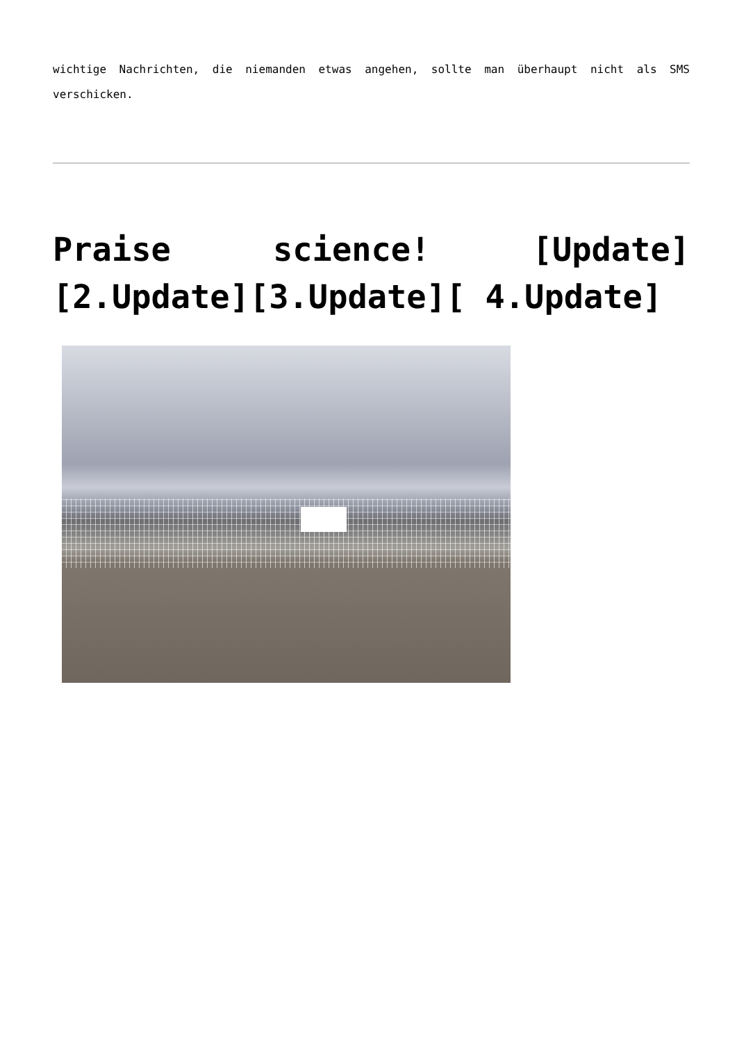wichtige Nachrichten, die niemanden etwas angehen, sollte man überhaupt nicht als SMS verschicken.
Praise science! [Update][2.Update][3.Update][ 4.Update]